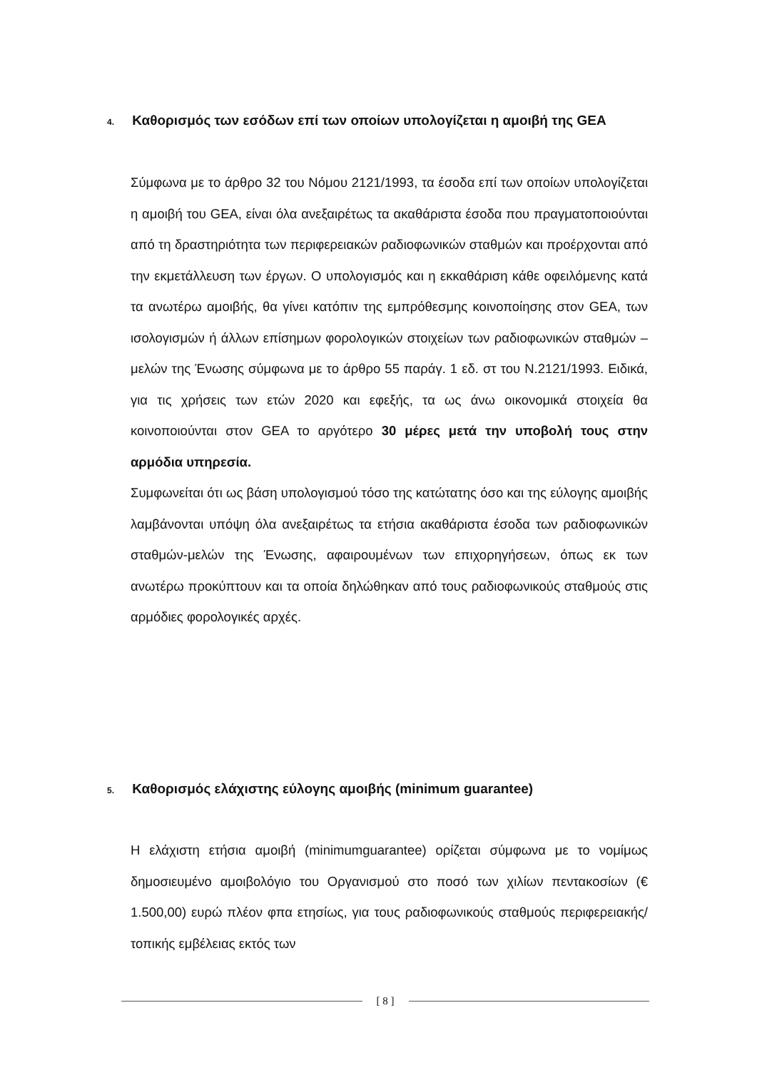4. Καθορισμός των εσόδων επί των οποίων υπολογίζεται η αμοιβή της GEA
Σύμφωνα με το άρθρο 32 του Νόμου 2121/1993, τα έσοδα επί των οποίων υπολογίζεται η αμοιβή του GEA, είναι όλα ανεξαιρέτως τα ακαθάριστα έσοδα που πραγματοποιούνται από τη δραστηριότητα των περιφερειακών ραδιοφωνικών σταθμών και προέρχονται από την εκμετάλλευση των έργων. Ο υπολογισμός και η εκκαθάριση κάθε οφειλόμενης κατά τα ανωτέρω αμοιβής, θα γίνει κατόπιν της εμπρόθεσμης κοινοποίησης στον GEA, των ισολογισμών ή άλλων επίσημων φορολογικών στοιχείων των ραδιοφωνικών σταθμών – μελών της Ένωσης σύμφωνα με το άρθρο 55 παράγ. 1 εδ. στ του Ν.2121/1993. Ειδικά, για τις χρήσεις των ετών 2020 και εφεξής, τα ως άνω οικονομικά στοιχεία θα κοινοποιούνται στον GEA το αργότερο 30 μέρες μετά την υποβολή τους στην αρμόδια υπηρεσία.
Συμφωνείται ότι ως βάση υπολογισμού τόσο της κατώτατης όσο και της εύλογης αμοιβής λαμβάνονται υπόψη όλα ανεξαιρέτως τα ετήσια ακαθάριστα έσοδα των ραδιοφωνικών σταθμών-μελών της Ένωσης, αφαιρουμένων των επιχορηγήσεων, όπως εκ των ανωτέρω προκύπτουν και τα οποία δηλώθηκαν από τους ραδιοφωνικούς σταθμούς στις αρμόδιες φορολογικές αρχές.
5. Καθορισμός ελάχιστης εύλογης αμοιβής (minimum guarantee)
Η ελάχιστη ετήσια αμοιβή (minimumguarantee) ορίζεται σύμφωνα με το νομίμως δημοσιευμένο αμοιβολόγιο του Οργανισμού στο ποσό των χιλίων πεντακοσίων (€ 1.500,00) ευρώ πλέον φπα ετησίως, για τους ραδιοφωνικούς σταθμούς περιφερειακής/τοπικής εμβέλειας εκτός των
[ 8 ]